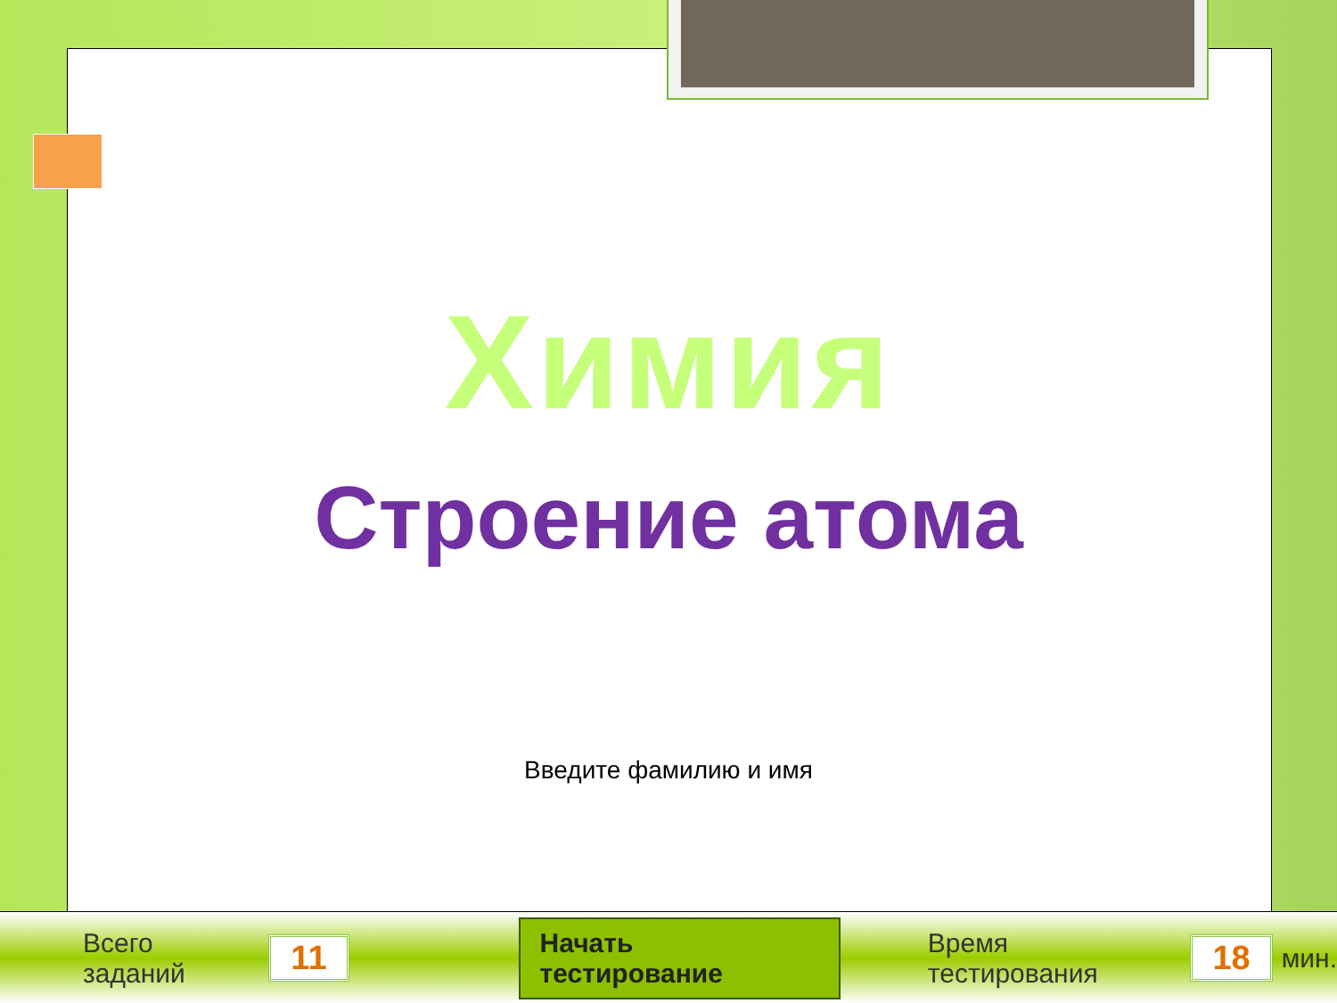Химия
Строение атома
Введите фамилию и имя
Всего заданий 11 Начать тестирование Время тестирования 18 мин.